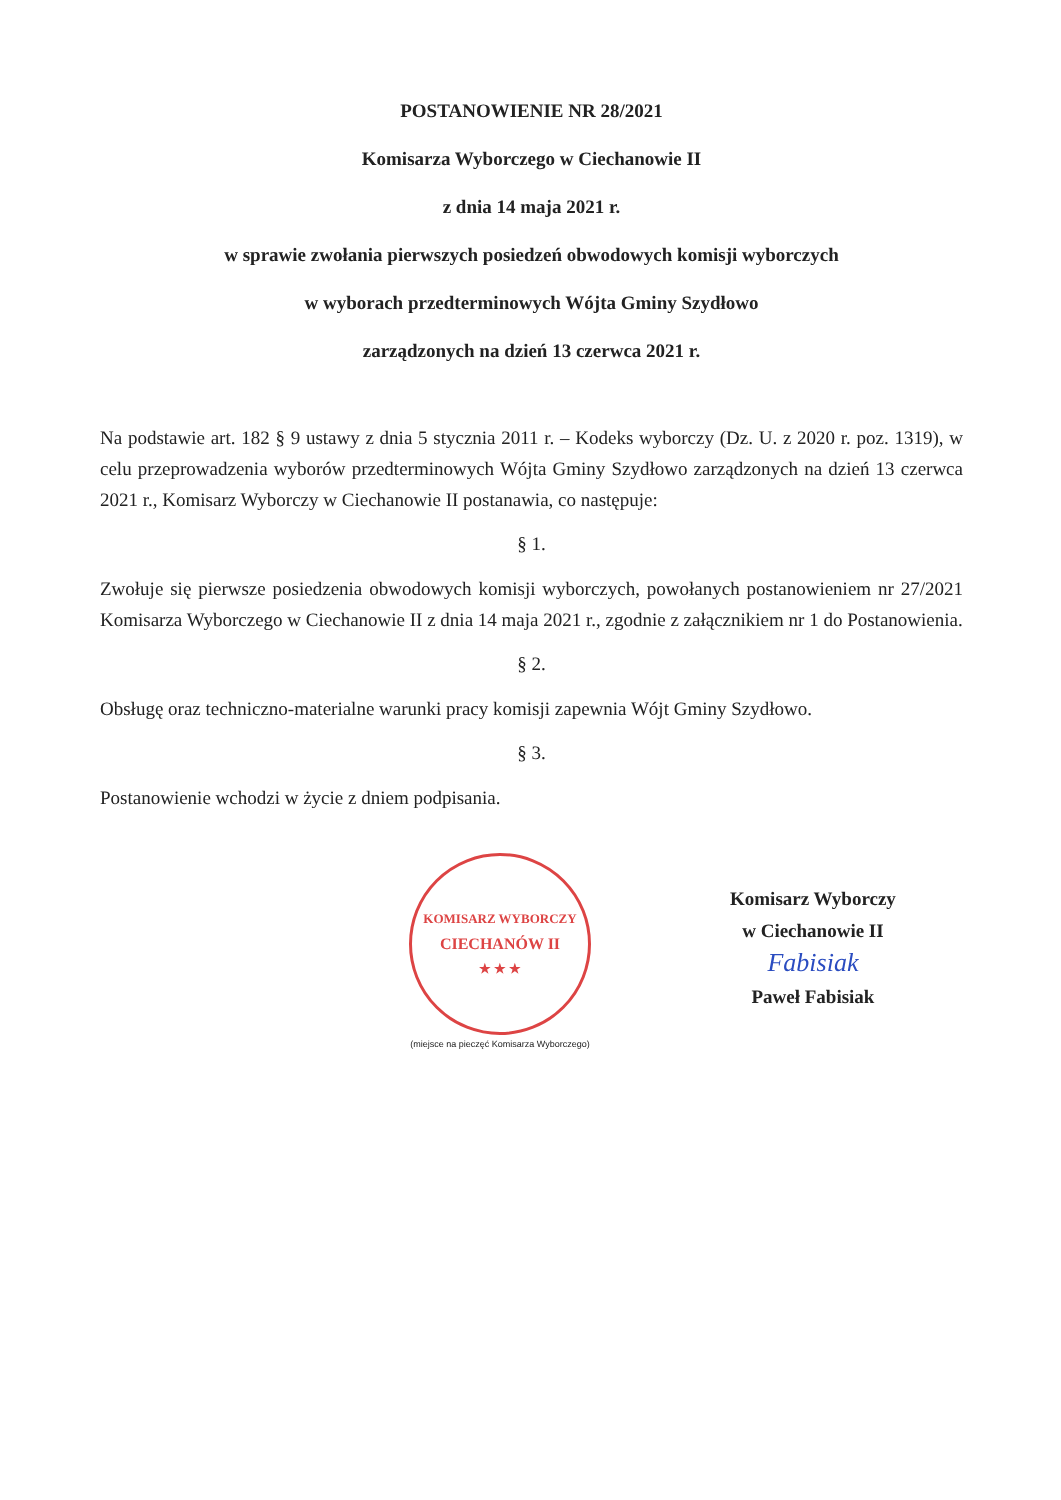POSTANOWIENIE NR 28/2021
Komisarza Wyborczego w Ciechanowie II
z dnia 14 maja 2021 r.
w sprawie zwołania pierwszych posiedzeń obwodowych komisji wyborczych
w wyborach przedterminowych Wójta Gminy Szydłowo
zarządzonych na dzień 13 czerwca 2021 r.
Na podstawie art. 182 § 9 ustawy z dnia 5 stycznia 2011 r. – Kodeks wyborczy (Dz. U. z 2020 r. poz. 1319), w celu przeprowadzenia wyborów przedterminowych Wójta Gminy Szydłowo zarządzonych na dzień 13 czerwca 2021 r., Komisarz Wyborczy w Ciechanowie II postanawia, co następuje:
§ 1.
Zwołuje się pierwsze posiedzenia obwodowych komisji wyborczych, powołanych postanowieniem nr 27/2021 Komisarza Wyborczego w Ciechanowie II z dnia 14 maja 2021 r., zgodnie z załącznikiem nr 1 do Postanowienia.
§ 2.
Obsługę oraz techniczno-materialne warunki pracy komisji zapewnia Wójt Gminy Szydłowo.
§ 3.
Postanowienie wchodzi w życie z dniem podpisania.
KOMISARZ WYBORCZY
CIECHANÓW II
★ ★ ★
(miejsce na pieczęć Komisarza Wyborczego)
Komisarz Wyborczy
w Ciechanowie II
Fabisiak
Paweł Fabisiak